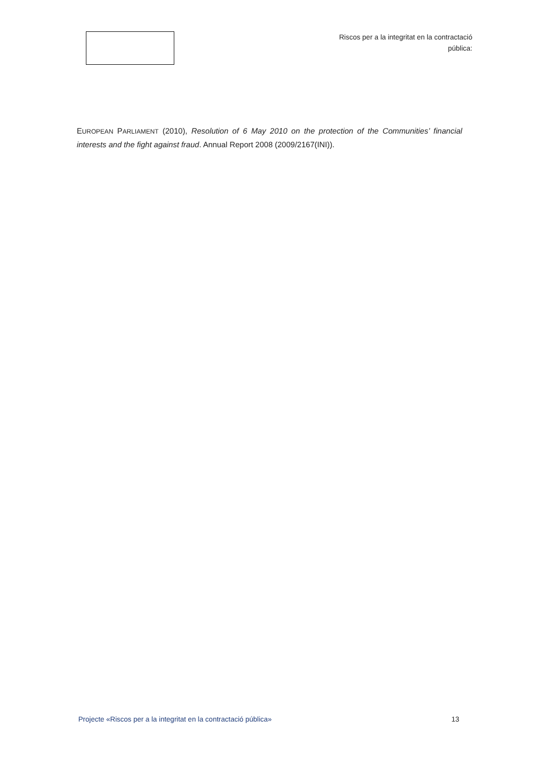Riscos per a la integritat en la contractació pública:
EUROPEAN PARLIAMENT (2010), Resolution of 6 May 2010 on the protection of the Communities’ financial interests and the fight against fraud. Annual Report 2008 (2009/2167(INI)).
Projecte «Riscos per a la integritat en la contractació pública» 13